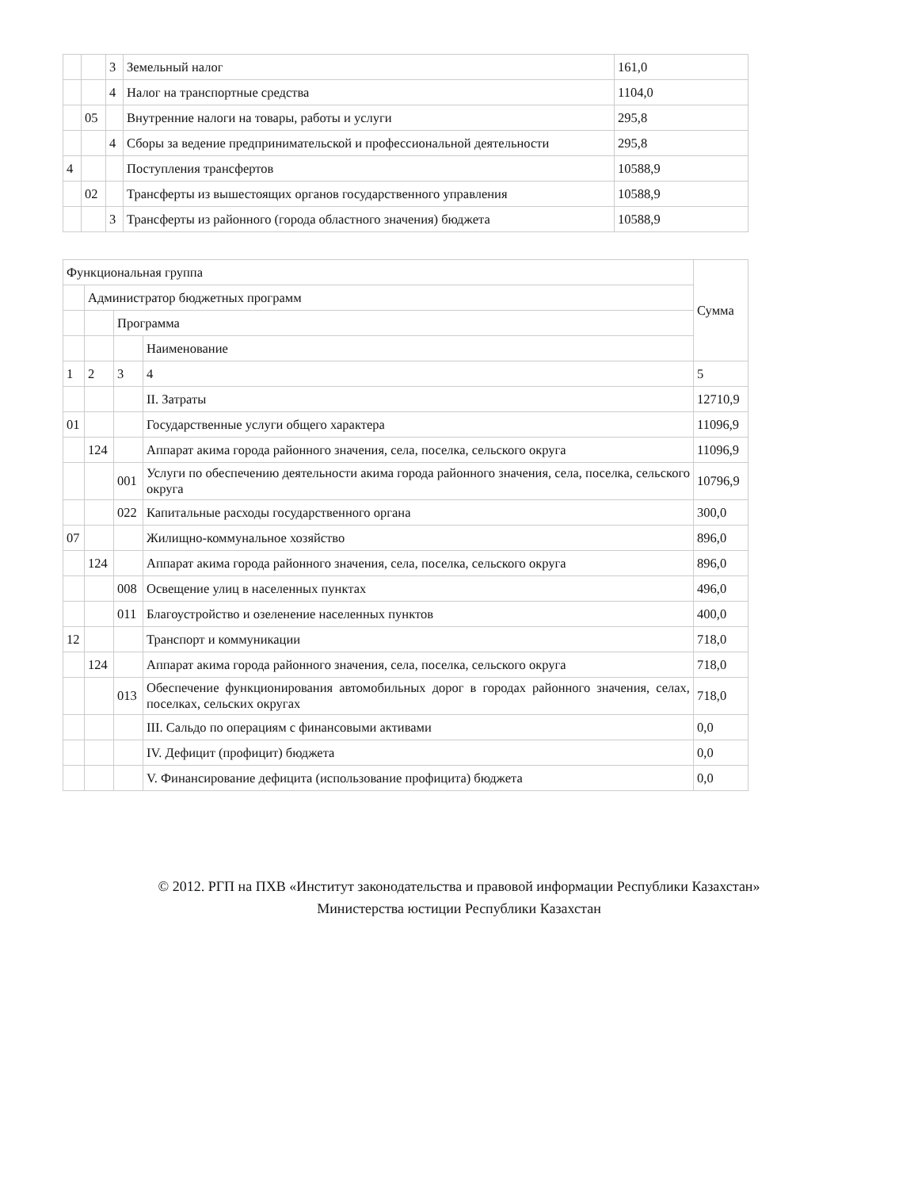| | | 3 | Земельный налог | 161,0 |
| | | 4 | Налог на транспортные средства | 1104,0 |
| | 05 | | Внутренние налоги на товары, работы и услуги | 295,8 |
| | | 4 | Сборы за ведение предпринимательской и профессиональной деятельности | 295,8 |
| 4 | | | Поступления трансфертов | 10588,9 |
| | 02 | | Трансферты из вышестоящих органов государственного управления | 10588,9 |
| | | 3 | Трансферты из районного (города областного значения) бюджета | 10588,9 |
| Функциональная группа | | | | Сумма |
| --- | --- | --- | --- | --- |
| | Администратор бюджетных программ | | | |
| | | Программа | | |
| | | | Наименование | |
| 1 | 2 | 3 | 4 | 5 |
| | | | II. Затраты | 12710,9 |
| 01 | | | Государственные услуги общего характера | 11096,9 |
| | 124 | | Аппарат акима города районного значения, села, поселка, сельского округа | 11096,9 |
| | | 001 | Услуги по обеспечению деятельности акима города районного значения, села, поселка, сельского округа | 10796,9 |
| | | 022 | Капитальные расходы государственного органа | 300,0 |
| 07 | | | Жилищно-коммунальное хозяйство | 896,0 |
| | 124 | | Аппарат акима города районного значения, села, поселка, сельского округа | 896,0 |
| | | 008 | Освещение улиц в населенных пунктах | 496,0 |
| | | 011 | Благоустройство и озеленение населенных пунктов | 400,0 |
| 12 | | | Транспорт и коммуникации | 718,0 |
| | 124 | | Аппарат акима города районного значения, села, поселка, сельского округа | 718,0 |
| | | 013 | Обеспечение функционирования автомобильных дорог в городах районного значения, селах, поселках, сельских округах | 718,0 |
| | | | III. Сальдо по операциям с финансовыми активами | 0,0 |
| | | | IV. Дефицит (профицит) бюджета | 0,0 |
| | | | V. Финансирование дефицита (использование профицита) бюджета | 0,0 |
© 2012. РГП на ПХВ «Институт законодательства и правовой информации Республики Казахстан»
Министерства юстиции Республики Казахстан